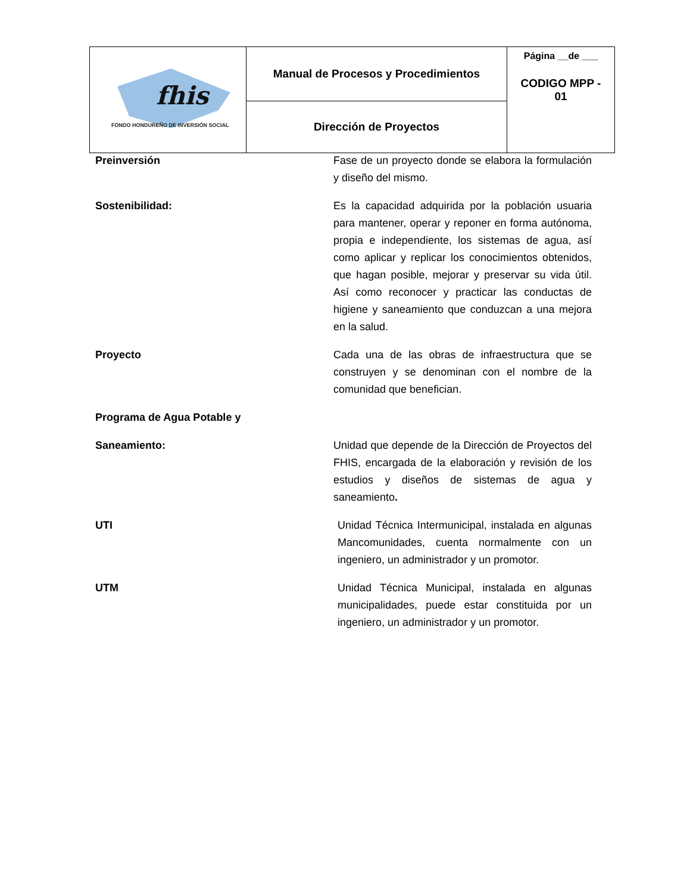| fhis FONDO HONDUREÑO DE INVERSIÓN SOCIAL | Manual de Procesos y Procedimientos | Página __de ___ CODIGO MPP - 01 |
| | Dirección de Proyectos | |
Preinversión Fase de un proyecto donde se elabora la formulación y diseño del mismo.
Sostenibilidad: Es la capacidad adquirida por la población usuaria para mantener, operar y reponer en forma autónoma, propia e independiente, los sistemas de agua, así como aplicar y replicar los conocimientos obtenidos, que hagan posible, mejorar y preservar su vida útil. Así como reconocer y practicar las conductas de higiene y saneamiento que conduzcan a una mejora en la salud.
Proyecto Cada una de las obras de infraestructura que se construyen y se denominan con el nombre de la comunidad que benefician.
Programa de Agua Potable y
Saneamiento: Unidad que depende de la Dirección de Proyectos del FHIS, encargada de la elaboración y revisión de los estudios y diseños de sistemas de agua y saneamiento.
UTI Unidad Técnica Intermunicipal, instalada en algunas Mancomunidades, cuenta normalmente con un ingeniero, un administrador y un promotor.
UTM Unidad Técnica Municipal, instalada en algunas municipalidades, puede estar constituida por un ingeniero, un administrador y un promotor.